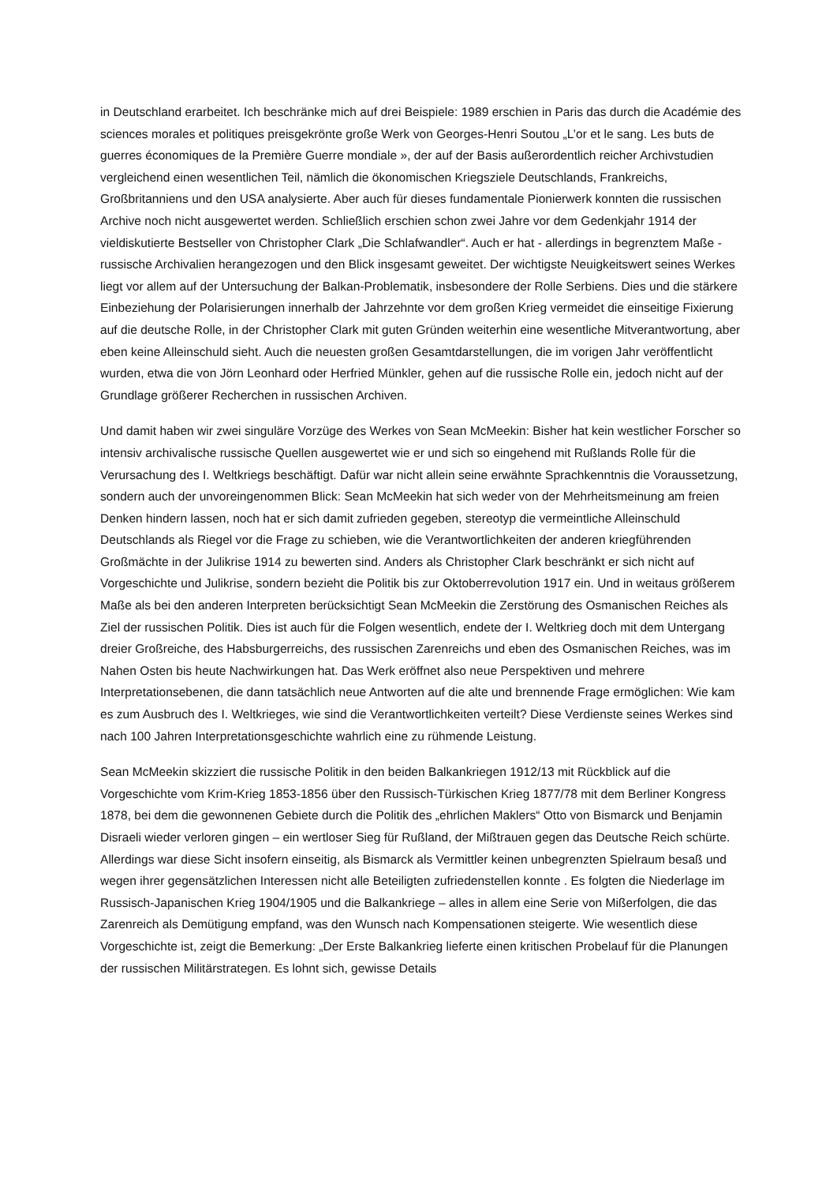in Deutschland erarbeitet. Ich beschränke mich auf drei Beispiele: 1989 erschien in Paris das durch die Académie des sciences morales et politiques preisgekrönte große Werk von Georges-Henri Soutou „L’or et le sang. Les buts de guerres économiques de la Première Guerre mondiale », der auf der Basis außerordentlich reicher Archivstudien vergleichend einen wesentlichen Teil, nämlich die ökonomischen Kriegsziele Deutschlands, Frankreichs, Großbritanniens und den USA analysierte. Aber auch für dieses fundamentale Pionierwerk konnten die russischen Archive noch nicht ausgewertet werden. Schließlich erschien schon zwei Jahre vor dem Gedenkjahr 1914 der vieldiskutierte Bestseller von Christopher Clark „Die Schlafwandler“. Auch er hat - allerdings in begrenztem Maße - russische Archivalien herangezogen und den Blick insgesamt geweitet. Der wichtigste Neuigkeitswert seines Werkes liegt vor allem auf der Untersuchung der Balkan-Problematik, insbesondere der Rolle Serbiens. Dies und die stärkere Einbeziehung der Polarisierungen innerhalb der Jahrzehnte vor dem großen Krieg vermeidet die einseitige Fixierung auf die deutsche Rolle, in der Christopher Clark mit guten Gründen weiterhin eine wesentliche Mitverantwortung, aber eben keine Alleinschuld sieht. Auch die neuesten großen Gesamtdarstellungen, die im vorigen Jahr veröffentlicht wurden, etwa die von Jörn Leonhard oder Herfried Münkler, gehen auf die russische Rolle ein, jedoch nicht auf der Grundlage größerer Recherchen in russischen Archiven.
Und damit haben wir zwei singuläre Vorzüge des Werkes von Sean McMeekin: Bisher hat kein westlicher Forscher so intensiv archivalische russische Quellen ausgewertet wie er und sich so eingehend mit Rußlands Rolle für die Verursachung des I. Weltkriegs beschäftigt. Dafür war nicht allein seine erwähnte Sprachkenntnis die Voraussetzung, sondern auch der unvoreingenommen Blick: Sean McMeekin hat sich weder von der Mehrheitsmeinung am freien Denken hindern lassen, noch hat er sich damit zufrieden gegeben, stereotyp die vermeintliche Alleinschuld Deutschlands als Riegel vor die Frage zu schieben, wie die Verantwortlichkeiten der anderen kriegführenden Großmächte in der Julikrise 1914 zu bewerten sind. Anders als Christopher Clark beschränkt er sich nicht auf Vorgeschichte und Julikrise, sondern bezieht die Politik bis zur Oktoberrevolution 1917 ein. Und in weitaus größerem Maße als bei den anderen Interpreten berücksichtigt Sean McMeekin die Zerstörung des Osmanischen Reiches als Ziel der russischen Politik. Dies ist auch für die Folgen wesentlich, endete der I. Weltkrieg doch mit dem Untergang dreier Großreiche, des Habsburgerreichs, des russischen Zarenreichs und eben des Osmanischen Reiches, was im Nahen Osten bis heute Nachwirkungen hat. Das Werk eröffnet also neue Perspektiven und mehrere Interpretationsebenen, die dann tatsächlich neue Antworten auf die alte und brennende Frage ermöglichen: Wie kam es zum Ausbruch des I. Weltkrieges, wie sind die Verantwortlichkeiten verteilt? Diese Verdienste seines Werkes sind nach 100 Jahren Interpretationsgeschichte wahrlich eine zu rühmende Leistung.
Sean McMeekin skizziert die russische Politik in den beiden Balkankriegen 1912/13 mit Rückblick auf die Vorgeschichte vom Krim-Krieg 1853-1856 über den Russisch-Türkischen Krieg 1877/78 mit dem Berliner Kongress 1878, bei dem die gewonnenen Gebiete durch die Politik des „ehrlichen Maklers“ Otto von Bismarck und Benjamin Disraeli wieder verloren gingen – ein wertloser Sieg für Rußland, der Mißtrauen gegen das Deutsche Reich schürte. Allerdings war diese Sicht insofern einseitig, als Bismarck als Vermittler keinen unbegrenzten Spielraum besaß und wegen ihrer gegensätzlichen Interessen nicht alle Beteiligten zufriedenstellen konnte . Es folgten die Niederlage im Russisch-Japanischen Krieg 1904/1905 und die Balkankriege – alles in allem eine Serie von Mißerfolgen, die das Zarenreich als Demütigung empfand, was den Wunsch nach Kompensationen steigerte. Wie wesentlich diese Vorgeschichte ist, zeigt die Bemerkung: „Der Erste Balkankrieg lieferte einen kritischen Probelauf für die Planungen der russischen Militärstrategen. Es lohnt sich, gewisse Details